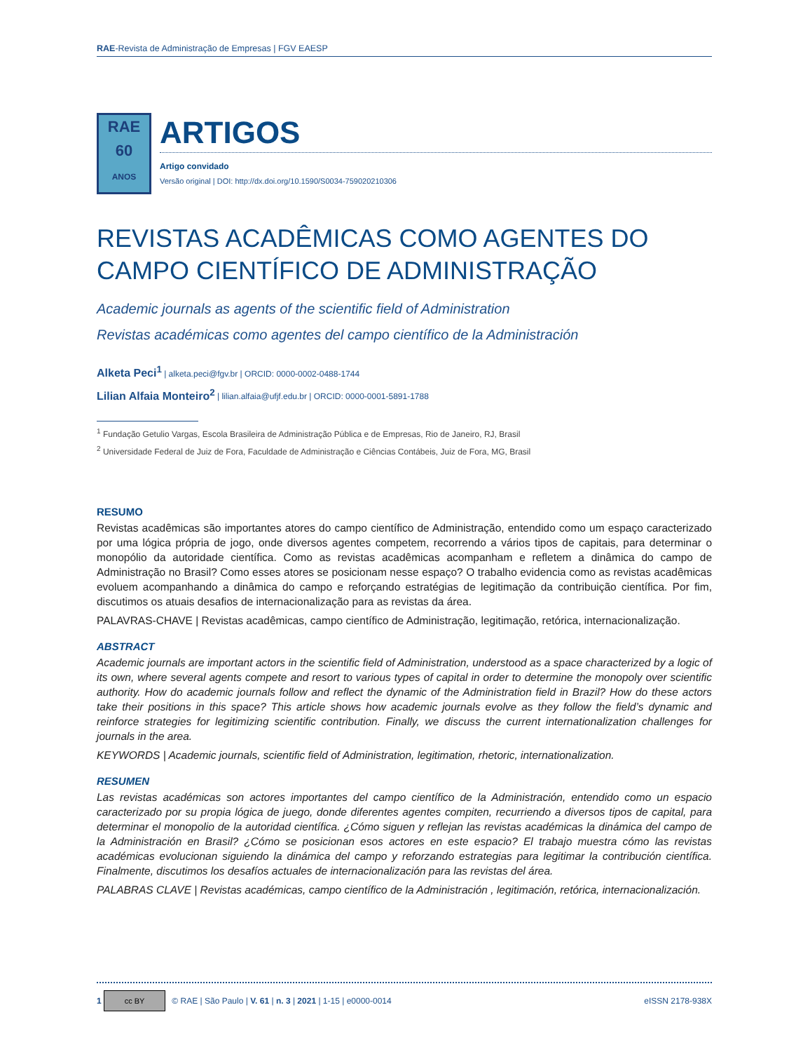RAE-Revista de Administração de Empresas | FGV EAESP
RAE
60
ANOS
ARTIGOS
Artigo convidado
Versão original | DOI: http://dx.doi.org/10.1590/S0034-759020210306
REVISTAS ACADÊMICAS COMO AGENTES DO CAMPO CIENTÍFICO DE ADMINISTRAÇÃO
Academic journals as agents of the scientific field of Administration
Revistas académicas como agentes del campo científico de la Administración
Alketa Peci<sup>1</sup> | alketa.peci@fgv.br | ORCID: 0000-0002-0488-1744
Lilian Alfaia Monteiro<sup>2</sup> | lilian.alfaia@ufjf.edu.br | ORCID: 0000-0001-5891-1788
<sup>1</sup> Fundação Getulio Vargas, Escola Brasileira de Administração Pública e de Empresas, Rio de Janeiro, RJ, Brasil
<sup>2</sup> Universidade Federal de Juiz de Fora, Faculdade de Administração e Ciências Contábeis, Juiz de Fora, MG, Brasil
RESUMO
Revistas acadêmicas são importantes atores do campo científico de Administração, entendido como um espaço caracterizado por uma lógica própria de jogo, onde diversos agentes competem, recorrendo a vários tipos de capitais, para determinar o monopólio da autoridade científica. Como as revistas acadêmicas acompanham e refletem a dinâmica do campo de Administração no Brasil? Como esses atores se posicionam nesse espaço? O trabalho evidencia como as revistas acadêmicas evoluem acompanhando a dinâmica do campo e reforçando estratégias de legitimação da contribuição científica. Por fim, discutimos os atuais desafios de internacionalização para as revistas da área.
PALAVRAS-CHAVE | Revistas acadêmicas, campo científico de Administração, legitimação, retórica, internacionalização.
ABSTRACT
Academic journals are important actors in the scientific field of Administration, understood as a space characterized by a logic of its own, where several agents compete and resort to various types of capital in order to determine the monopoly over scientific authority. How do academic journals follow and reflect the dynamic of the Administration field in Brazil? How do these actors take their positions in this space? This article shows how academic journals evolve as they follow the field’s dynamic and reinforce strategies for legitimizing scientific contribution. Finally, we discuss the current internationalization challenges for journals in the area.
KEYWORDS | Academic journals, scientific field of Administration, legitimation, rhetoric, internationalization.
RESUMEN
Las revistas académicas son actores importantes del campo científico de la Administración, entendido como un espacio caracterizado por su propia lógica de juego, donde diferentes agentes compiten, recurriendo a diversos tipos de capital, para determinar el monopolio de la autoridad científica. ¿Cómo siguen y reflejan las revistas académicas la dinámica del campo de la Administración en Brasil? ¿Cómo se posicionan esos actores en este espacio? El trabajo muestra cómo las revistas académicas evolucionan siguiendo la dinámica del campo y reforzando estrategias para legitimar la contribución científica. Finalmente, discutimos los desafíos actuales de internacionalización para las revistas del área.
PALABRAS CLAVE | Revistas académicas, campo científico de la Administración , legitimación, retórica, internacionalización.
1 cc BY © RAE | São Paulo | V. 61 | n. 3 | 2021 | 1-15 | e0000-0014
eISSN 2178-938X